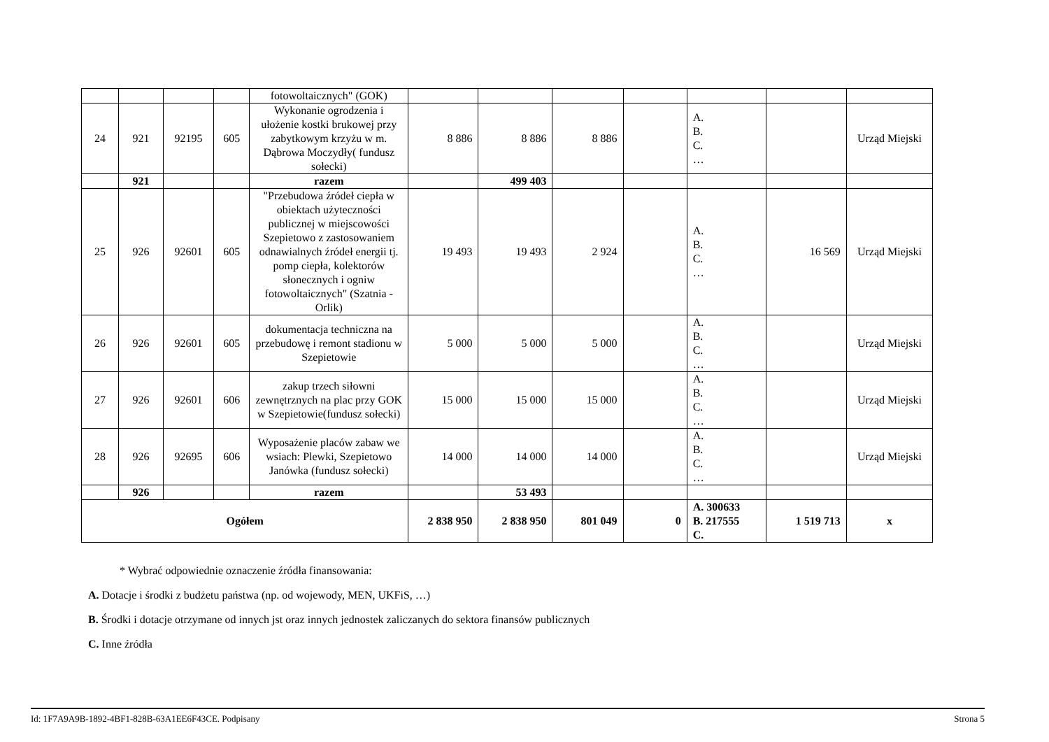| | | | | fotowoltaicznych" (GOK) | | | | | | | |
| 24 | 921 | 92195 | 605 | Wykonanie ogrodzenia i ułożenie kostki brukowej przy zabytkowym krzyżu w m. Dąbrowa Moczydły( fundusz sołecki) | 8 886 | 8 886 | 8 886 | | A. B. C. … | | Urząd Miejski |
| | 921 | | | razem | | 499 403 | | | | | |
| 25 | 926 | 92601 | 605 | "Przebudowa źródeł ciepła w obiektach użyteczności publicznej w miejscowości Szepietowo z zastosowaniem odnawialnych źródeł energii tj. pomp ciepła, kolektorów słonecznych i ogniw fotowoltaicznych" (Szatnia - Orlik) | 19 493 | 19 493 | 2 924 | | A. B. C. … | 16 569 | Urząd Miejski |
| 26 | 926 | 92601 | 605 | dokumentacja techniczna na przebudowę i remont stadionu w Szepietowie | 5 000 | 5 000 | 5 000 | | A. B. C. … | | Urząd Miejski |
| 27 | 926 | 92601 | 606 | zakup trzech siłowni zewnętrznych na plac przy GOK w Szepietowie(fundusz sołecki) | 15 000 | 15 000 | 15 000 | | A. B. C. … | | Urząd Miejski |
| 28 | 926 | 92695 | 606 | Wyposażenie placów zabaw we wsiach: Plewki, Szepietowo Janówka (fundusz sołecki) | 14 000 | 14 000 | 14 000 | | A. B. C. … | | Urząd Miejski |
| | 926 | | | razem | | 53 493 | | | | | |
| Ogółem | | | | | 2 838 950 | 2 838 950 | 801 049 | 0 | A. 300633 B. 217555 C. | 1 519 713 | x |
* Wybrać odpowiednie oznaczenie źródła finansowania:
A. Dotacje i środki z budżetu państwa (np. od wojewody, MEN, UKFiS, …)
B. Środki i dotacje otrzymane od innych jst oraz innych jednostek zaliczanych do sektora finansów publicznych
C. Inne źródła
Id: 1F7A9A9B-1892-4BF1-828B-63A1EE6F43CE. Podpisany Strona 5